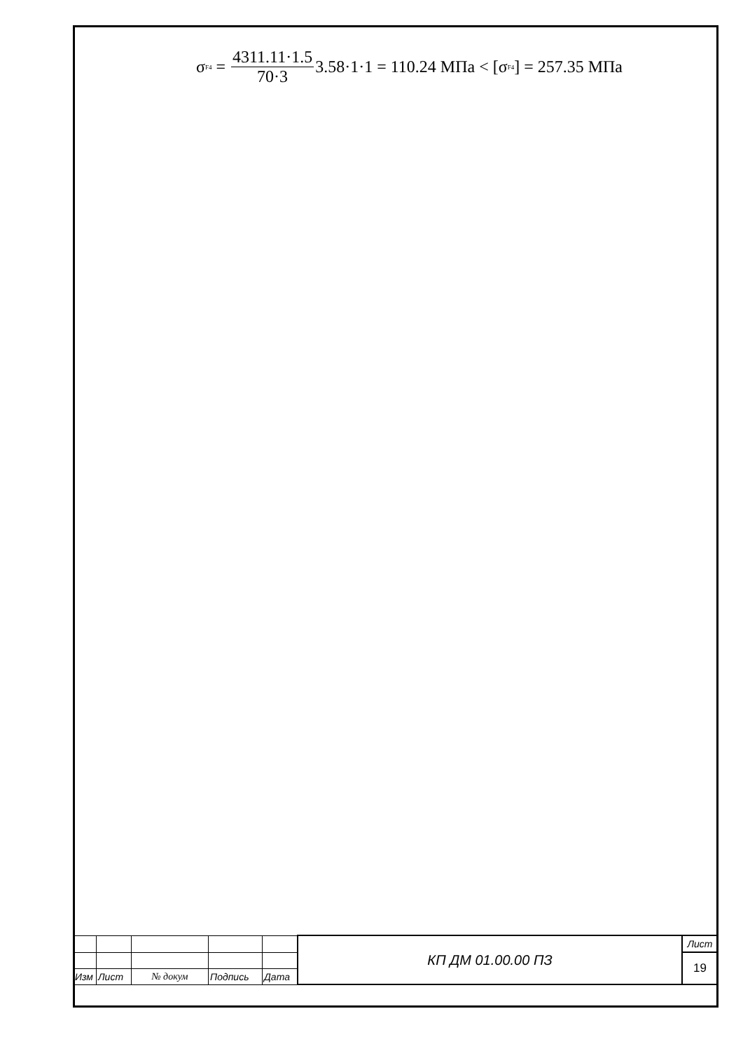σ<sub>F4</sub> = 4311.11·1.5 70·3 3.58·1·1 = 110.24 МПа < [σ<sub>F4</sub>] = 257.35 МПа
| | | | | | КП ДМ 01.00.00 ПЗ | Лист |
| | | | | | | 19 |
| Изм | Лист | № докум | Подпись | Дата | | |